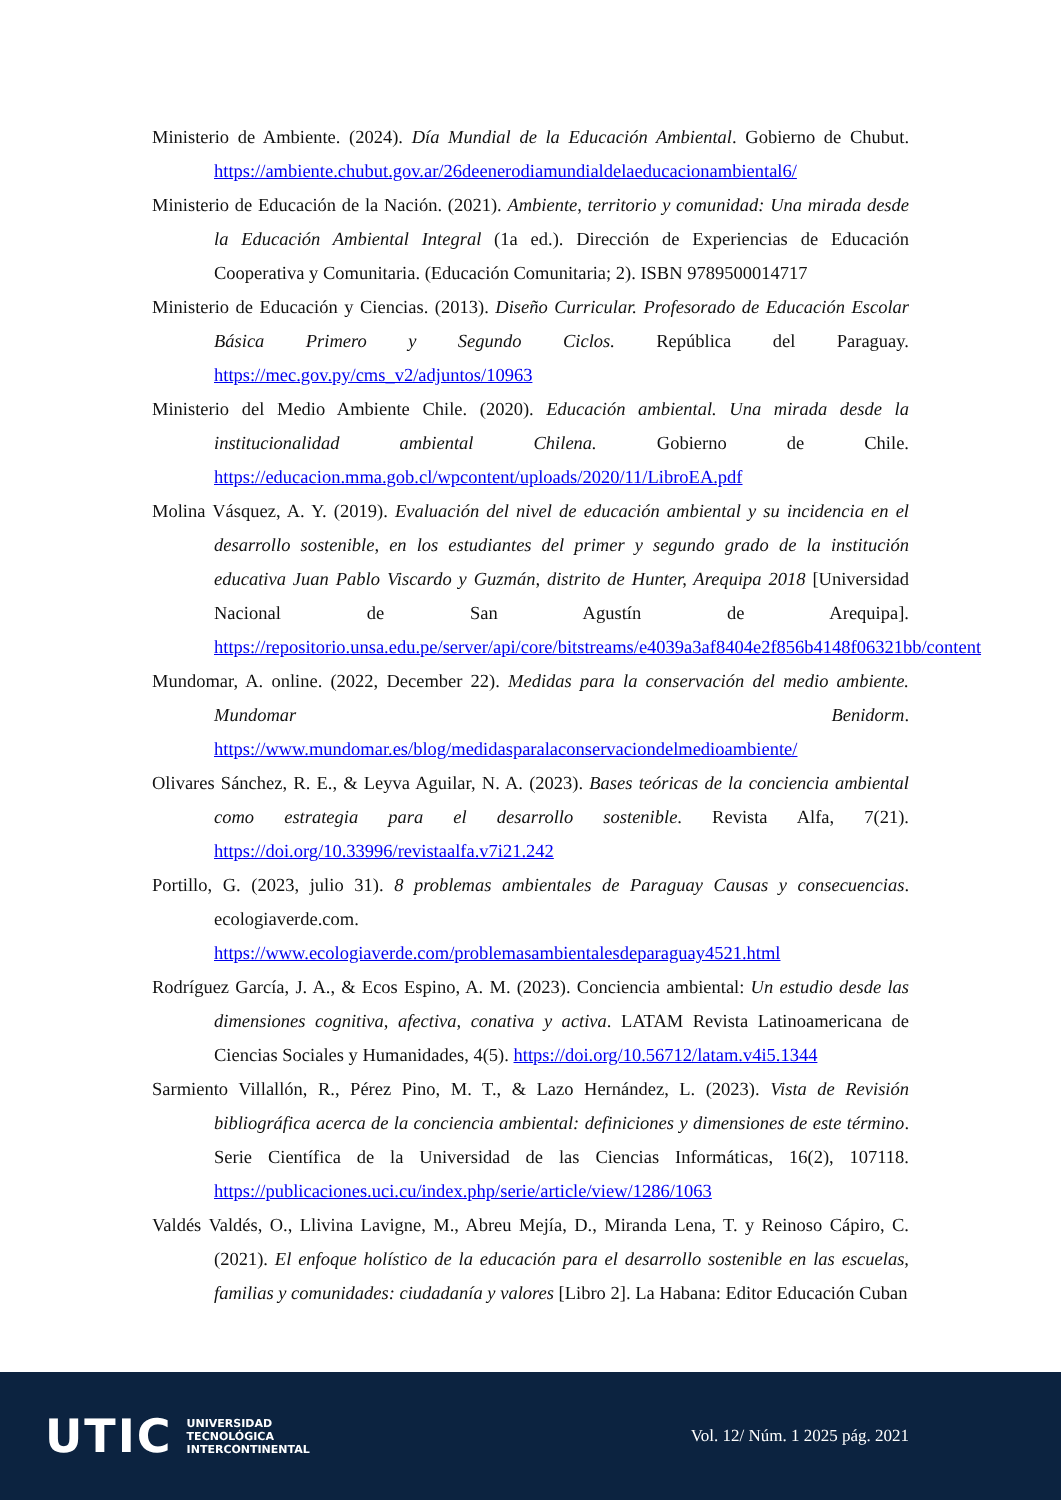Ministerio de Ambiente. (2024). Día Mundial de la Educación Ambiental. Gobierno de Chubut. https://ambiente.chubut.gov.ar/26deenerodiamundialdelaeducacionambiental6/
Ministerio de Educación de la Nación. (2021). Ambiente, territorio y comunidad: Una mirada desde la Educación Ambiental Integral (1a ed.). Dirección de Experiencias de Educación Cooperativa y Comunitaria. (Educación Comunitaria; 2). ISBN 9789500014717
Ministerio de Educación y Ciencias. (2013). Diseño Curricular. Profesorado de Educación Escolar Básica Primero y Segundo Ciclos. República del Paraguay. https://mec.gov.py/cms_v2/adjuntos/10963
Ministerio del Medio Ambiente Chile. (2020). Educación ambiental. Una mirada desde la institucionalidad ambiental Chilena. Gobierno de Chile. https://educacion.mma.gob.cl/wpcontent/uploads/2020/11/LibroEA.pdf
Molina Vásquez, A. Y. (2019). Evaluación del nivel de educación ambiental y su incidencia en el desarrollo sostenible, en los estudiantes del primer y segundo grado de la institución educativa Juan Pablo Viscardo y Guzmán, distrito de Hunter, Arequipa 2018 [Universidad Nacional de San Agustín de Arequipa]. https://repositorio.unsa.edu.pe/server/api/core/bitstreams/e4039a3af8404e2f856b4148f06321bb/content
Mundomar, A. online. (2022, December 22). Medidas para la conservación del medio ambiente. Mundomar Benidorm. https://www.mundomar.es/blog/medidasparalaconservaciondelmedioambiente/
Olivares Sánchez, R. E., & Leyva Aguilar, N. A. (2023). Bases teóricas de la conciencia ambiental como estrategia para el desarrollo sostenible. Revista Alfa, 7(21). https://doi.org/10.33996/revistaalfa.v7i21.242
Portillo, G. (2023, julio 31). 8 problemas ambientales de Paraguay Causas y consecuencias. ecologiaverde.com. https://www.ecologiaverde.com/problemasambientalesdeparaguay4521.html
Rodríguez García, J. A., & Ecos Espino, A. M. (2023). Conciencia ambiental: Un estudio desde las dimensiones cognitiva, afectiva, conativa y activa. LATAM Revista Latinoamericana de Ciencias Sociales y Humanidades, 4(5). https://doi.org/10.56712/latam.v4i5.1344
Sarmiento Villallón, R., Pérez Pino, M. T., & Lazo Hernández, L. (2023). Vista de Revisión bibliográfica acerca de la conciencia ambiental: definiciones y dimensiones de este término. Serie Científica de la Universidad de las Ciencias Informáticas, 16(2), 107118. https://publicaciones.uci.cu/index.php/serie/article/view/1286/1063
Valdés Valdés, O., Llivina Lavigne, M., Abreu Mejía, D., Miranda Lena, T. y Reinoso Cápiro, C. (2021). El enfoque holístico de la educación para el desarrollo sostenible en las escuelas, familias y comunidades: ciudadanía y valores [Libro 2]. La Habana: Editor Educación Cuban
UTIC
UNIVERSIDAD
TECNOLÓGICA
INTERCONTINENTAL
Vol. 12/ Núm. 1 2025 pág. 2021